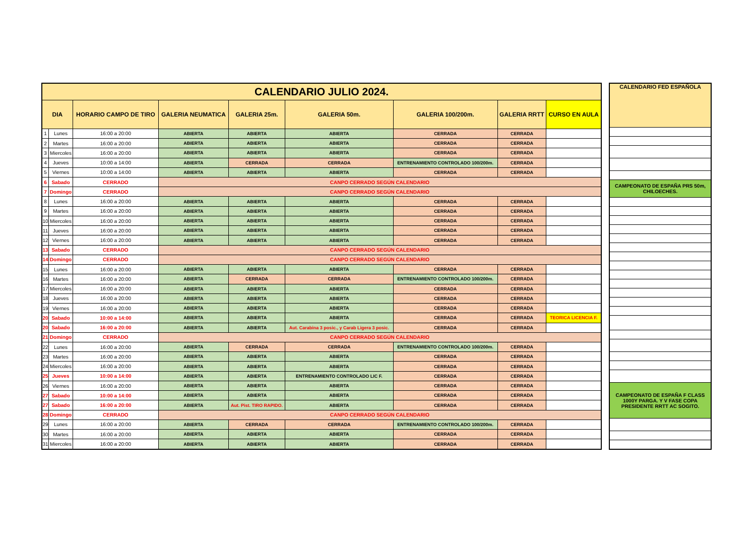| CALENDARIO JULIO 2024. | | | | | | | | |
| --- | --- | --- | --- | --- | --- | --- | --- | --- |
| DIA | | HORARIO CAMPO DE TIRO | GALERIA NEUMATICA | GALERIA 25m. | GALERIA 50m. | GALERIA 100/200m. | GALERIA RRTT | CURSO EN AULA |
| 1 | Lunes | 16:00 a 20:00 | ABIERTA | ABIERTA | ABIERTA | CERRADA | CERRADA | |
| 2 | Martes | 16:00 a 20:00 | ABIERTA | ABIERTA | ABIERTA | CERRADA | CERRADA | |
| 3 | Miercoles | 16:00 a 20:00 | ABIERTA | ABIERTA | ABIERTA | CERRADA | CERRADA | |
| 4 | Jueves | 10:00 a 14:00 | ABIERTA | CERRADA | CERRADA | ENTRENAMIENTO CONTROLADO 100/200m. | CERRADA | |
| 5 | Viernes | 10:00 a 14:00 | ABIERTA | ABIERTA | ABIERTA | CERRADA | CERRADA | |
| 6 | Sabado | CERRADO | CANPO CERRADO SEGÚN CALENDARIO | | | | | |
| 7 | Domingo | CERRADO | CANPO CERRADO SEGÚN CALENDARIO | | | | | |
| 8 | Lunes | 16:00 a 20:00 | ABIERTA | ABIERTA | ABIERTA | CERRADA | CERRADA | |
| 9 | Martes | 16:00 a 20:00 | ABIERTA | ABIERTA | ABIERTA | CERRADA | CERRADA | |
| 10 | Miercoles | 16:00 a 20:00 | ABIERTA | ABIERTA | ABIERTA | CERRADA | CERRADA | |
| 11 | Jueves | 16:00 a 20:00 | ABIERTA | ABIERTA | ABIERTA | CERRADA | CERRADA | |
| 12 | Viernes | 16:00 a 20:00 | ABIERTA | ABIERTA | ABIERTA | CERRADA | CERRADA | |
| 13 | Sabado | CERRADO | CANPO CERRADO SEGÚN CALENDARIO | | | | | |
| 14 | Domingo | CERRADO | CANPO CERRADO SEGÚN CALENDARIO | | | | | |
| 15 | Lunes | 16:00 a 20:00 | ABIERTA | ABIERTA | ABIERTA | CERRADA | CERRADA | |
| 16 | Martes | 16:00 a 20:00 | ABIERTA | CERRADA | CERRADA | ENTRENAMIENTO CONTROLADO 100/200m. | CERRADA | |
| 17 | Miercoles | 16:00 a 20:00 | ABIERTA | ABIERTA | ABIERTA | CERRADA | CERRADA | |
| 18 | Jueves | 16:00 a 20:00 | ABIERTA | ABIERTA | ABIERTA | CERRADA | CERRADA | |
| 19 | Viernes | 16:00 a 20:00 | ABIERTA | ABIERTA | ABIERTA | CERRADA | CERRADA | |
| 20 | Sabado | 10:00 a 14:00 | ABIERTA | ABIERTA | ABIERTA | CERRADA | CERRADA | TEORICA LICENCIA F. |
| 20 | Sabado | 16:00 a 20:00 | ABIERTA | ABIERTA | Aut. Carabina 3 posic., y Carab Ligera 3 posic. | CERRADA | CERRADA | |
| 21 | Domingo | CERRADO | CANPO CERRADO SEGÚN CALENDARIO | | | | | |
| 22 | Lunes | 16:00 a 20:00 | ABIERTA | CERRADA | CERRADA | ENTRENAMIENTO CONTROLADO 100/200m. | CERRADA | |
| 23 | Martes | 16:00 a 20:00 | ABIERTA | ABIERTA | ABIERTA | CERRADA | CERRADA | |
| 24 | Miercoles | 16:00 a 20:00 | ABIERTA | ABIERTA | ABIERTA | CERRADA | CERRADA | |
| 25 | Jueves | 10:00 a 14:00 | ABIERTA | ABIERTA | ENTRENAMIENTO CONTROLADO LIC F. | CERRADA | CERRADA | |
| 26 | Viernes | 16:00 a 20:00 | ABIERTA | ABIERTA | ABIERTA | CERRADA | CERRADA | |
| 27 | Sabado | 10:00 a 14:00 | ABIERTA | ABIERTA | ABIERTA | CERRADA | CERRADA | |
| 27 | Sabado | 16:00 a 20:00 | ABIERTA | Aut. Pist. TIRO RAPIDO. | ABIERTA | CERRADA | CERRADA | |
| 28 | Domingo | CERRADO | CANPO CERRADO SEGÚN CALENDARIO | | | | | |
| 29 | Lunes | 16:00 a 20:00 | ABIERTA | CERRADA | CERRADA | ENTRENAMIENTO CONTROLADO 100/200m. | CERRADA | |
| 30 | Martes | 16:00 a 20:00 | ABIERTA | ABIERTA | ABIERTA | CERRADA | CERRADA | |
| 31 | Miercoles | 16:00 a 20:00 | ABIERTA | ABIERTA | ABIERTA | CERRADA | CERRADA | |
| CALENDARIO FED ESPAÑOLA |
| --- |
| CAMPEONATO DE ESPAÑA PRS 50m, CHILOECHES. |
| CAMPEONATO DE ESPAÑA F CLASS 1000Y PARGA. Y V FASE COPA PRESIDENTE RRTT AC SOGITO. |